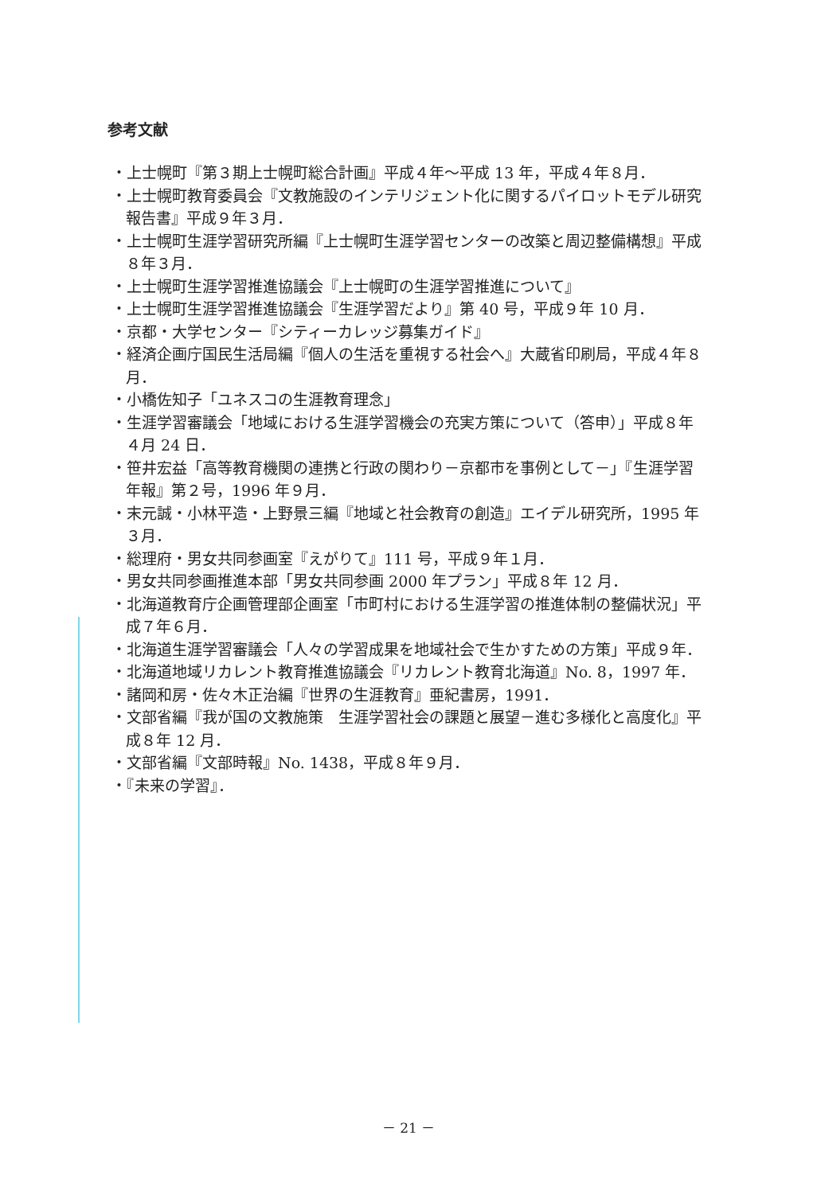参考文献
・上士幌町『第３期上士幌町総合計画』平成４年～平成 13 年，平成４年８月．
・上士幌町教育委員会『文教施設のインテリジェント化に関するパイロットモデル研究報告書』平成９年３月．
・上士幌町生涯学習研究所編『上士幌町生涯学習センターの改築と周辺整備構想』平成８年３月．
・上士幌町生涯学習推進協議会『上士幌町の生涯学習推進について』
・上士幌町生涯学習推進協議会『生涯学習だより』第 40 号，平成９年 10 月．
・京都・大学センター『シティーカレッジ募集ガイド』
・経済企画庁国民生活局編『個人の生活を重視する社会へ』大蔵省印刷局，平成４年８月．
・小橋佐知子「ユネスコの生涯教育理念」
・生涯学習審議会「地域における生涯学習機会の充実方策について（答申）」平成８年４月 24 日．
・笹井宏益「高等教育機関の連携と行政の関わり－京都市を事例として－」『生涯学習年報』第２号，1996 年９月．
・末元誠・小林平造・上野景三編『地域と社会教育の創造』エイデル研究所，1995 年３月．
・総理府・男女共同参画室『えがりて』111 号，平成９年１月．
・男女共同参画推進本部「男女共同参画 2000 年プラン」平成８年 12 月．
・北海道教育庁企画管理部企画室「市町村における生涯学習の推進体制の整備状況」平成７年６月．
・北海道生涯学習審議会「人々の学習成果を地域社会で生かすための方策」平成９年．
・北海道地域リカレント教育推進協議会『リカレント教育北海道』No. 8，1997 年．
・諸岡和房・佐々木正治編『世界の生涯教育』亜紀書房，1991．
・文部省編『我が国の文教施策　生涯学習社会の課題と展望－進む多様化と高度化』平成８年 12 月．
・文部省編『文部時報』No. 1438，平成８年９月．
・『未来の学習』．
－ 21 －